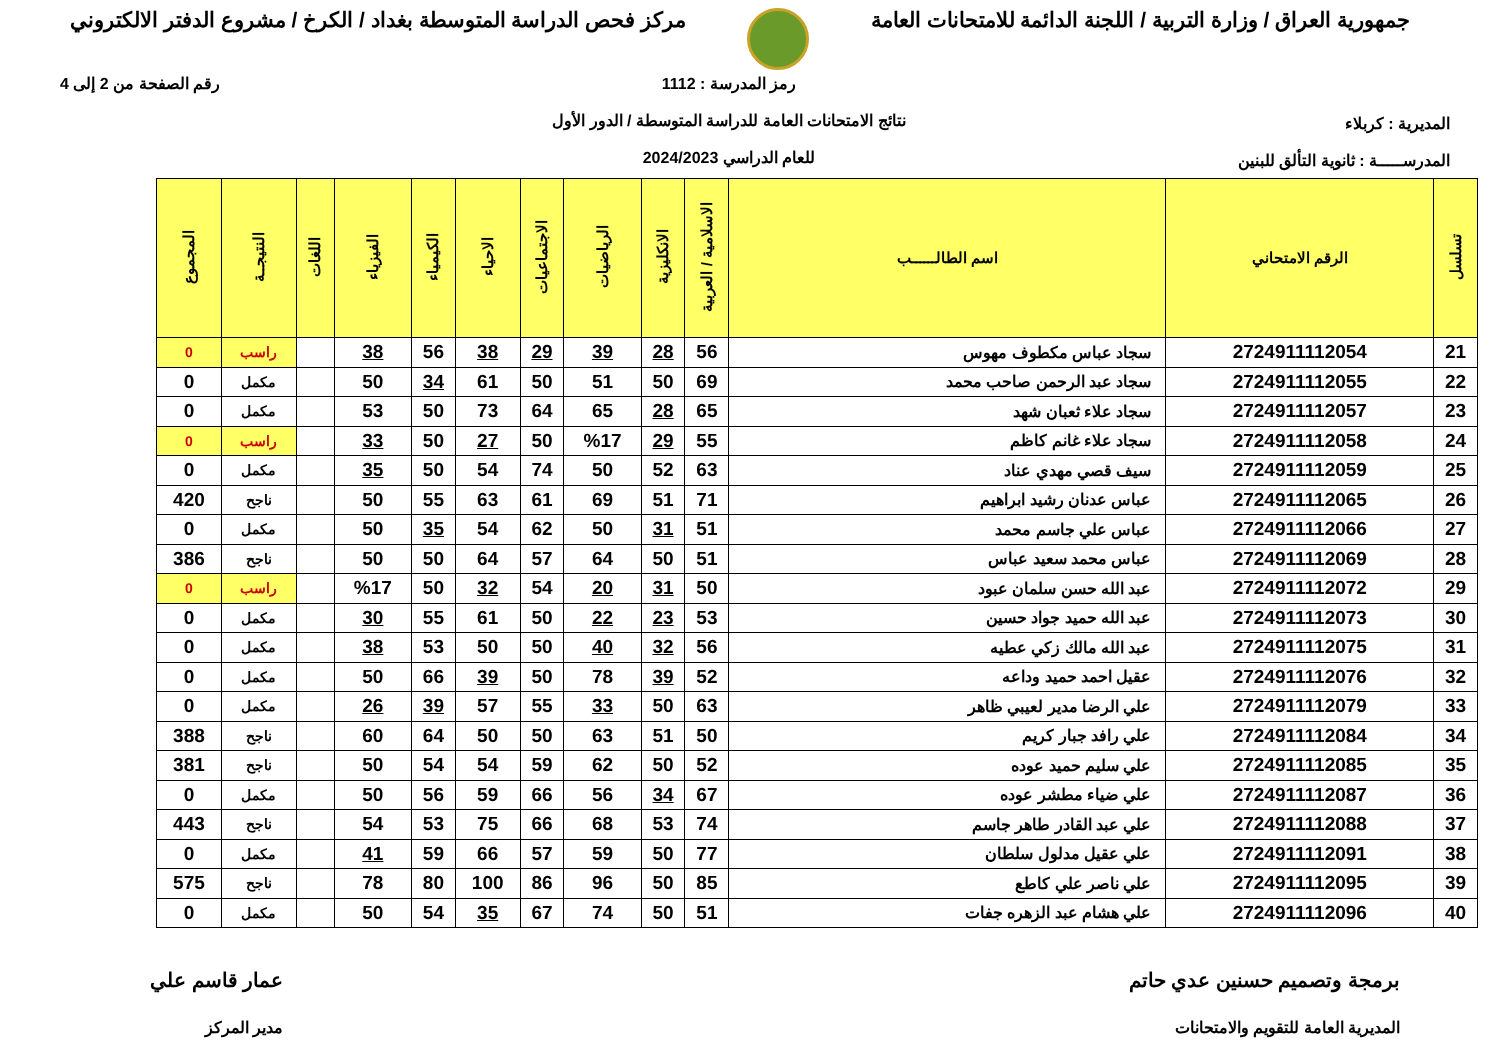جمهورية العراق / وزارة التربية / اللجنة الدائمة للامتحانات العامة
مركز فحص الدراسة المتوسطة بغداد / الكرخ / مشروع الدفتر الالكتروني
المديرية : كربلاء
المدرســـــة : ثانوية التألق للبنين
رمز المدرسة : 1112
نتائج الامتحانات العامة للدراسة المتوسطة / الدور الأول
للعام الدراسي 2024/2023
رقم الصفحة من 2 إلى 4
| تسلسل | الرقم الامتحاني | اسم الطالــــــب | الاسلامية / العربية | الانكليزية | الرياضيات | الاجتماعيات | الاحياء | الكيمياء | الفيزياء | اللغات | النتيجــة | المجموع |
| --- | --- | --- | --- | --- | --- | --- | --- | --- | --- | --- | --- | --- |
| 21 | 2724911112054 | سجاد عباس مكطوف مهوس | 56 | 28 | 39 | 29 | 38 | 56 | 38 | | راسب | 0 |
| 22 | 2724911112055 | سجاد عبد الرحمن صاحب محمد | 69 | 50 | 51 | 50 | 61 | 34 | 50 | | مكمل | 0 |
| 23 | 2724911112057 | سجاد علاء ثعبان شهد | 65 | 28 | 65 | 64 | 73 | 50 | 53 | | مكمل | 0 |
| 24 | 2724911112058 | سجاد علاء غانم كاظم | 55 | 29 | %17 | 50 | 27 | 50 | 33 | | راسب | 0 |
| 25 | 2724911112059 | سيف قصي مهدي عناد | 63 | 52 | 50 | 74 | 54 | 50 | 35 | | مكمل | 0 |
| 26 | 2724911112065 | عباس عدنان رشيد ابراهيم | 71 | 51 | 69 | 61 | 63 | 55 | 50 | | ناجح | 420 |
| 27 | 2724911112066 | عباس علي جاسم محمد | 51 | 31 | 50 | 62 | 54 | 35 | 50 | | مكمل | 0 |
| 28 | 2724911112069 | عباس محمد سعيد عباس | 51 | 50 | 64 | 57 | 64 | 50 | 50 | | ناجح | 386 |
| 29 | 2724911112072 | عبد الله حسن سلمان عبود | 50 | 31 | 20 | 54 | 32 | 50 | %17 | | راسب | 0 |
| 30 | 2724911112073 | عبد الله حميد جواد حسين | 53 | 23 | 22 | 50 | 61 | 55 | 30 | | مكمل | 0 |
| 31 | 2724911112075 | عبد الله مالك زكي عطيه | 56 | 32 | 40 | 50 | 50 | 53 | 38 | | مكمل | 0 |
| 32 | 2724911112076 | عقيل احمد حميد وداعه | 52 | 39 | 78 | 50 | 39 | 66 | 50 | | مكمل | 0 |
| 33 | 2724911112079 | علي الرضا مدير لعيبي ظاهر | 63 | 50 | 33 | 55 | 57 | 39 | 26 | | مكمل | 0 |
| 34 | 2724911112084 | علي رافد جبار كريم | 50 | 51 | 63 | 50 | 50 | 64 | 60 | | ناجح | 388 |
| 35 | 2724911112085 | علي سليم حميد عوده | 52 | 50 | 62 | 59 | 54 | 54 | 50 | | ناجح | 381 |
| 36 | 2724911112087 | علي ضياء مطشر عوده | 67 | 34 | 56 | 66 | 59 | 56 | 50 | | مكمل | 0 |
| 37 | 2724911112088 | علي عبد القادر طاهر جاسم | 74 | 53 | 68 | 66 | 75 | 53 | 54 | | ناجح | 443 |
| 38 | 2724911112091 | علي عقيل مدلول سلطان | 77 | 50 | 59 | 57 | 66 | 59 | 41 | | مكمل | 0 |
| 39 | 2724911112095 | علي ناصر علي كاطع | 85 | 50 | 96 | 86 | 100 | 80 | 78 | | ناجح | 575 |
| 40 | 2724911112096 | علي هشام عبد الزهره جفات | 51 | 50 | 74 | 67 | 35 | 54 | 50 | | مكمل | 0 |
برمجة وتصميم حسنين عدي حاتم
المديرية العامة للتقويم والامتحانات
عمار قاسم علي
مدير المركز